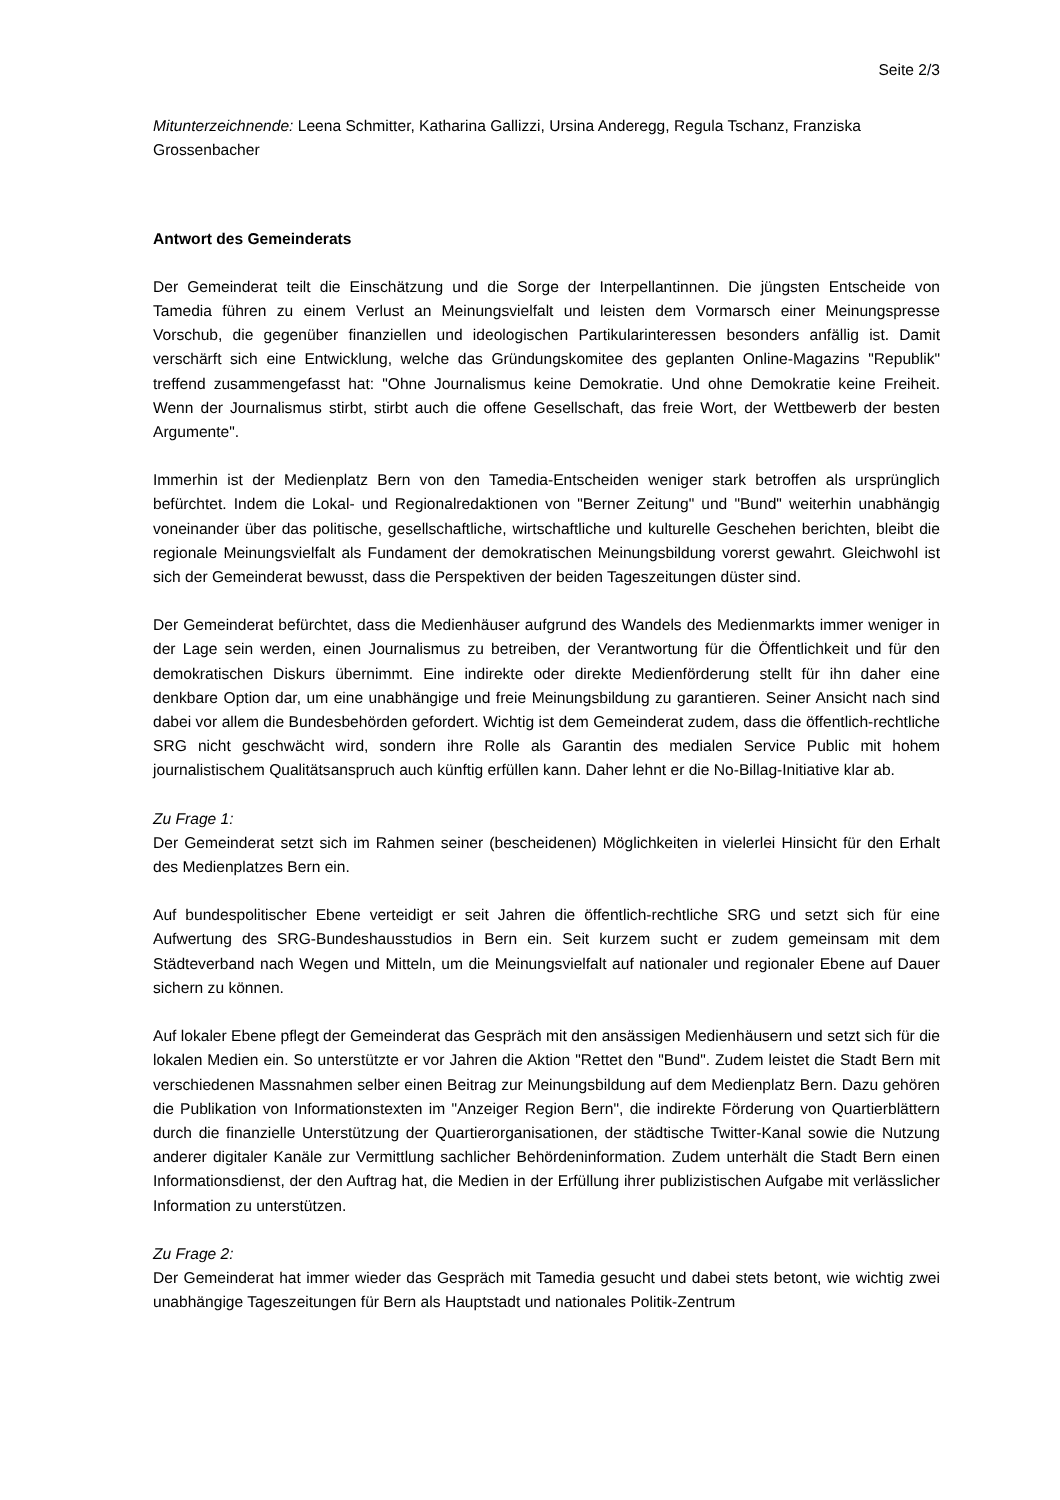Seite 2/3
Mitunterzeichnende: Leena Schmitter, Katharina Gallizzi, Ursina Anderegg, Regula Tschanz, Franziska Grossenbacher
Antwort des Gemeinderats
Der Gemeinderat teilt die Einschätzung und die Sorge der Interpellantinnen. Die jüngsten Entscheide von Tamedia führen zu einem Verlust an Meinungsvielfalt und leisten dem Vormarsch einer Meinungspresse Vorschub, die gegenüber finanziellen und ideologischen Partikularinteressen besonders anfällig ist. Damit verschärft sich eine Entwicklung, welche das Gründungskomitee des geplanten Online-Magazins "Republik" treffend zusammengefasst hat: "Ohne Journalismus keine Demokratie. Und ohne Demokratie keine Freiheit. Wenn der Journalismus stirbt, stirbt auch die offene Gesellschaft, das freie Wort, der Wettbewerb der besten Argumente".
Immerhin ist der Medienplatz Bern von den Tamedia-Entscheiden weniger stark betroffen als ursprünglich befürchtet. Indem die Lokal- und Regionalredaktionen von "Berner Zeitung" und "Bund" weiterhin unabhängig voneinander über das politische, gesellschaftliche, wirtschaftliche und kulturelle Geschehen berichten, bleibt die regionale Meinungsvielfalt als Fundament der demokratischen Meinungsbildung vorerst gewahrt. Gleichwohl ist sich der Gemeinderat bewusst, dass die Perspektiven der beiden Tageszeitungen düster sind.
Der Gemeinderat befürchtet, dass die Medienhäuser aufgrund des Wandels des Medienmarkts immer weniger in der Lage sein werden, einen Journalismus zu betreiben, der Verantwortung für die Öffentlichkeit und für den demokratischen Diskurs übernimmt. Eine indirekte oder direkte Medienförderung stellt für ihn daher eine denkbare Option dar, um eine unabhängige und freie Meinungsbildung zu garantieren. Seiner Ansicht nach sind dabei vor allem die Bundesbehörden gefordert. Wichtig ist dem Gemeinderat zudem, dass die öffentlich-rechtliche SRG nicht geschwächt wird, sondern ihre Rolle als Garantin des medialen Service Public mit hohem journalistischem Qualitätsanspruch auch künftig erfüllen kann. Daher lehnt er die No-Billag-Initiative klar ab.
Zu Frage 1:
Der Gemeinderat setzt sich im Rahmen seiner (bescheidenen) Möglichkeiten in vielerlei Hinsicht für den Erhalt des Medienplatzes Bern ein.
Auf bundespolitischer Ebene verteidigt er seit Jahren die öffentlich-rechtliche SRG und setzt sich für eine Aufwertung des SRG-Bundeshausstudios in Bern ein. Seit kurzem sucht er zudem gemeinsam mit dem Städteverband nach Wegen und Mitteln, um die Meinungsvielfalt auf nationaler und regionaler Ebene auf Dauer sichern zu können.
Auf lokaler Ebene pflegt der Gemeinderat das Gespräch mit den ansässigen Medienhäusern und setzt sich für die lokalen Medien ein. So unterstützte er vor Jahren die Aktion "Rettet den "Bund". Zudem leistet die Stadt Bern mit verschiedenen Massnahmen selber einen Beitrag zur Meinungsbildung auf dem Medienplatz Bern. Dazu gehören die Publikation von Informationstexten im "Anzeiger Region Bern", die indirekte Förderung von Quartierblättern durch die finanzielle Unterstützung der Quartierorganisationen, der städtische Twitter-Kanal sowie die Nutzung anderer digitaler Kanäle zur Vermittlung sachlicher Behördeninformation. Zudem unterhält die Stadt Bern einen Informationsdienst, der den Auftrag hat, die Medien in der Erfüllung ihrer publizistischen Aufgabe mit verlässlicher Information zu unterstützen.
Zu Frage 2:
Der Gemeinderat hat immer wieder das Gespräch mit Tamedia gesucht und dabei stets betont, wie wichtig zwei unabhängige Tageszeitungen für Bern als Hauptstadt und nationales Politik-Zentrum